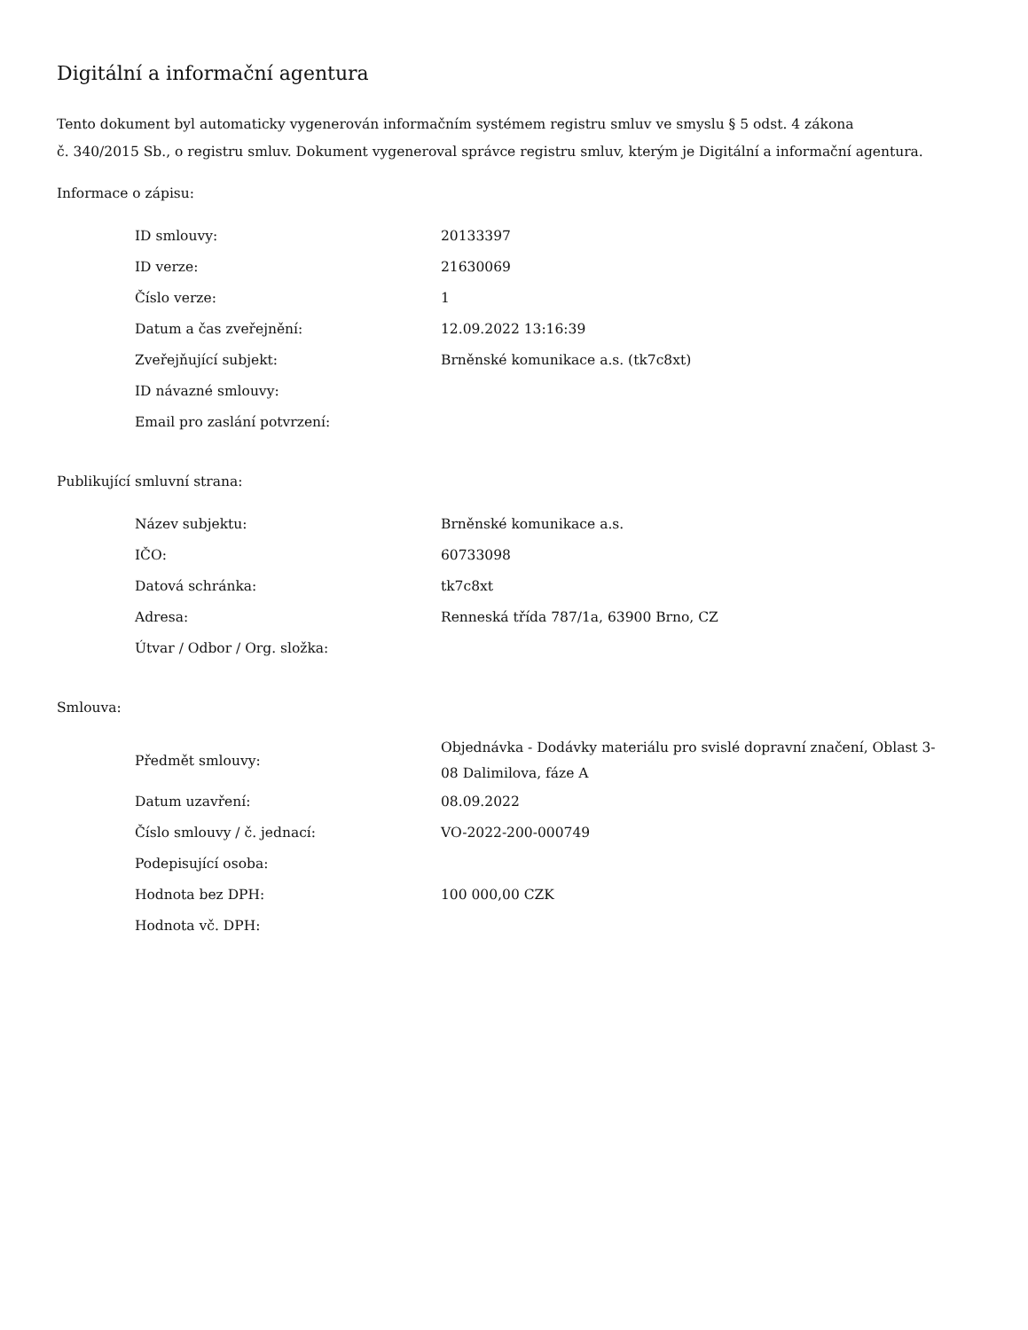Digitální a informační agentura
Tento dokument byl automaticky vygenerován informačním systémem registru smluv ve smyslu § 5 odst. 4 zákona
č. 340/2015 Sb., o registru smluv. Dokument vygeneroval správce registru smluv, kterým je Digitální a informační agentura.
Informace o zápisu:
| ID smlouvy: | 20133397 |
| ID verze: | 21630069 |
| Číslo verze: | 1 |
| Datum a čas zveřejnění: | 12.09.2022 13:16:39 |
| Zveřejňující subjekt: | Brněnské komunikace a.s. (tk7c8xt) |
| ID návazné smlouvy: | |
| Email pro zaslání potvrzení: | |
Publikující smluvní strana:
| Název subjektu: | Brněnské komunikace a.s. |
| IČO: | 60733098 |
| Datová schránka: | tk7c8xt |
| Adresa: | Renneská třída 787/1a, 63900 Brno, CZ |
| Útvar / Odbor / Org. složka: | |
Smlouva:
| Předmět smlouvy: | Objednávka - Dodávky materiálu pro svislé dopravní značení, Oblast 3-08 Dalimilova, fáze A |
| Datum uzavření: | 08.09.2022 |
| Číslo smlouvy / č. jednací: | VO-2022-200-000749 |
| Podepisující osoba: | |
| Hodnota bez DPH: | 100 000,00 CZK |
| Hodnota vč. DPH: | |